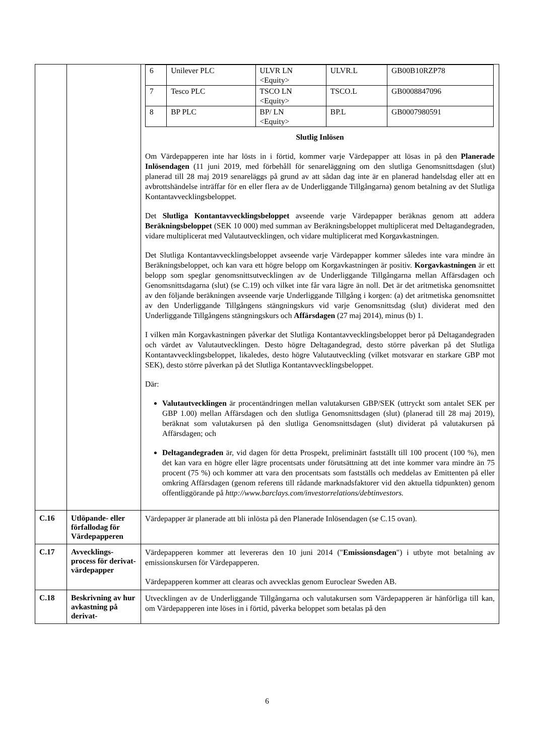| | | / 6 / Unilever PLC / ULVR LN <Equity> / ULVR.L / GB00B10RZP78 / / 7 / Tesco PLC / TSCO LN <Equity> / TSCO.L / GB0008847096 / / 8 / BP PLC / BP/ LN <Equity> / BP.L / GB0007980591 / Slutlig Inlösen Om Värdepapperen inte har lösts in i förtid, kommer varje Värdepapper att lösas in på den Planerade Inlösendagen (11 juni 2019, med förbehåll för senareläggning om den slutliga Genomsnittsdagen (slut) planerad till 28 maj 2019 senareläggs på grund av att sådan dag inte är en planerad handelsdag eller att en avbrottshändelse inträffar för en eller flera av de Underliggande Tillgångarna) genom betalning av det Slutliga Kontantavvecklingsbeloppet. Det Slutliga Kontantavvecklingsbeloppet avseende varje Värdepapper beräknas genom att addera Beräkningsbeloppet (SEK 10 000) med summan av Beräkningsbeloppet multiplicerat med Deltagandegraden, vidare multiplicerat med Valutautvecklingen, och vidare multiplicerat med Korgavkastningen. Det Slutliga Kontantavvecklingsbeloppet avseende varje Värdepapper kommer således inte vara mindre än Beräkningsbeloppet, och kan vara ett högre belopp om Korgavkastningen är positiv. Korgavkastningen är ett belopp som speglar genomsnittsutvecklingen av de Underliggande Tillgångarna mellan Affärsdagen och Genomsnittsdagarna (slut) (se C.19) och vilket inte får vara lägre än noll. Det är det aritmetiska genomsnittet av den följande beräkningen avseende varje Underliggande Tillgång i korgen: (a) det aritmetiska genomsnittet av den Underliggande Tillgångens stängningskurs vid varje Genomsnittsdag (slut) dividerat med den Underliggande Tillgångens stängningskurs och Affärsdagen (27 maj 2014), minus (b) 1. I vilken mån Korgavkastningen påverkar det Slutliga Kontantavvecklingsbeloppet beror på Deltagandegraden och värdet av Valutautvecklingen. Desto högre Deltagandegrad, desto större påverkan på det Slutliga Kontantavvecklingsbeloppet, likaledes, desto högre Valutautveckling (vilket motsvarar en starkare GBP mot SEK), desto större påverkan på det Slutliga Kontantavvecklingsbeloppet. Där: Valutautvecklingen är procentändringen mellan valutakursen GBP/SEK (uttryckt som antalet SEK per GBP 1.00) mellan Affärsdagen och den slutliga Genomsnittsdagen (slut) (planerad till 28 maj 2019), beräknat som valutakursen på den slutliga Genomsnittsdagen (slut) dividerat på valutakursen på Affärsdagen; och Deltagandegraden är, vid dagen för detta Prospekt, preliminärt fastställt till 100 procent (100 %), men det kan vara en högre eller lägre procentsats under förutsättning att det inte kommer vara mindre än 75 procent (75 %) och kommer att vara den procentsats som fastställs och meddelas av Emittenten på eller omkring Affärsdagen (genom referens till rådande marknadsfaktorer vid den aktuella tidpunkten) genom offentliggörande på http://www.barclays.com/investorrelations/debtinvestors. |
| C.16 | Utlöpande- eller förfallodag för Värdepapperen | Värdepapper är planerade att bli inlösta på den Planerade Inlösendagen (se C.15 ovan). |
| C.17 | Avvecklings-process för derivat-värdepapper | Värdepapperen kommer att levereras den 10 juni 2014 (" Emissionsdagen ") i utbyte mot betalning av emissionskursen för Värdepapperen. Värdepapperen kommer att clearas och avvecklas genom Euroclear Sweden AB. |
| C.18 | Beskrivning av hur avkastning på derivat- | Utvecklingen av de Underliggande Tillgångarna och valutakursen som Värdepapperen är hänförliga till kan, om Värdepapperen inte löses in i förtid, påverka beloppet som betalas på den |
6